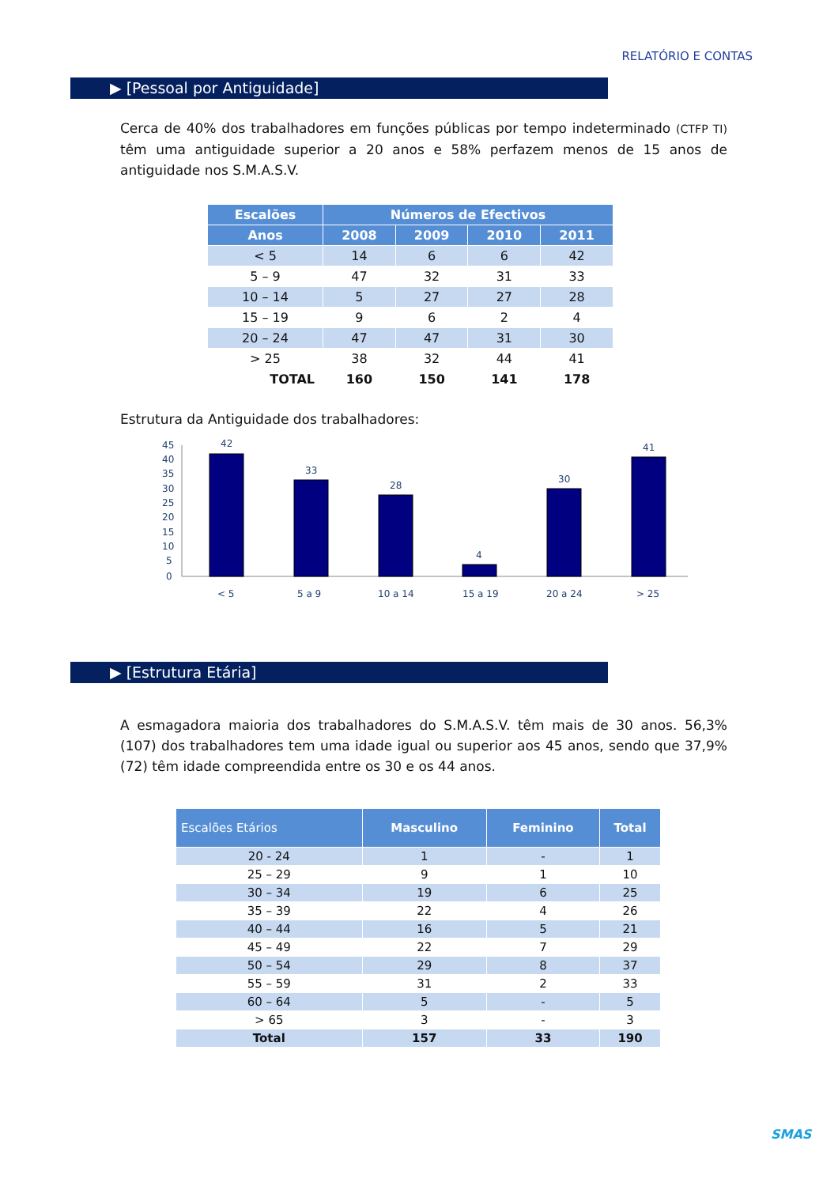RELATÓRIO E CONTAS
▶ [Pessoal por Antiguidade]
Cerca de 40% dos trabalhadores em funções públicas por tempo indeterminado (CTFP TI) têm uma antiguidade superior a 20 anos e 58% perfazem menos de 15 anos de antiguidade nos S.M.A.S.V.
| Escalões | Números de Efectivos | | | |
| --- | --- | --- | --- | --- |
| Anos | 2008 | 2009 | 2010 | 2011 |
| < 5 | 14 | 6 | 6 | 42 |
| 5 – 9 | 47 | 32 | 31 | 33 |
| 10 – 14 | 5 | 27 | 27 | 28 |
| 15 – 19 | 9 | 6 | 2 | 4 |
| 20 – 24 | 47 | 47 | 31 | 30 |
| > 25 | 38 | 32 | 44 | 41 |
| TOTAL | 160 | 150 | 141 | 178 |
Estrutura da Antiguidade dos trabalhadores:
45
40
35
30
25
20
15
10
5
0
42
33
28
4
30
41
< 5
5 a 9
10 a 14
15 a 19
20 a 24
> 25
▶ [Estrutura Etária]
A esmagadora maioria dos trabalhadores do S.M.A.S.V. têm mais de 30 anos. 56,3% (107) dos trabalhadores tem uma idade igual ou superior aos 45 anos, sendo que 37,9% (72) têm idade compreendida entre os 30 e os 44 anos.
| Escalões Etários | Masculino | Feminino | Total |
| --- | --- | --- | --- |
| 20 - 24 | 1 | - | 1 |
| 25 – 29 | 9 | 1 | 10 |
| 30 – 34 | 19 | 6 | 25 |
| 35 – 39 | 22 | 4 | 26 |
| 40 – 44 | 16 | 5 | 21 |
| 45 – 49 | 22 | 7 | 29 |
| 50 – 54 | 29 | 8 | 37 |
| 55 – 59 | 31 | 2 | 33 |
| 60 – 64 | 5 | - | 5 |
| > 65 | 3 | - | 3 |
| Total | 157 | 33 | 190 |
SMAS